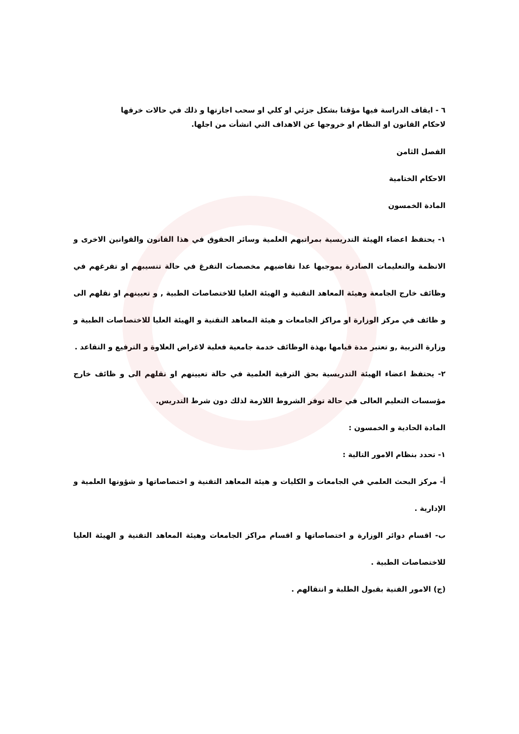٦ - ايقاف الدراسة فيها مؤقتا بشكل جزئي او كلي او سحب اجازتها و ذلك في حالات خرقها
لاحكام القانون او النظام او خروجها عن الاهداف التي انشأت من اجلها.
الفصل الثامن
الاحكام الختامية
المادة الخمسون
١- يحتفظ اعضاء الهيئة التدريسية بمراتبهم العلمية وسائر الحقوق في هذا القانون والقوانين الاخرى و الانظمة والتعليمات الصادرة بموجبها عدا تقاضيهم مخصصات التفرغ في حالة تنسيبهم او تفرغهم في وظائف خارج الجامعة وهيئة المعاهد التقنية و الهيئة العليا للاختصاصات الطبية , و تعيينهم او نقلهم الى و ظائف في مركز الوزارة او مراكز الجامعات و هيئة المعاهد التقنية و الهيئة العليا للاختصاصات الطبية و وزارة التربية ,و تعتبر مدة قيامها بهذة الوظائف خدمة جامعية فعلية لاغراض العلاوة و الترفيع و التقاعد .
٢- يحتفظ اعضاء الهيئة التدريسية بحق الترقية العلمية في حالة تعيينهم او نقلهم الى و ظائف خارج مؤسسات التعليم العالى في حالة توفر الشروط اللازمة لذلك دون شرط التدريس.
المادة الحادية و الخمسون :
١- تحدد بنظام الامور التالية :
أ- مركز البحث العلمي في الجامعات و الكليات و هيئة المعاهد التقنية و اختصاصاتها و شؤونها العلمية و الإدارية .
ب- اقسام دوائر الوزارة و اختصاصاتها و اقسام مراكز الجامعات وهيئة المعاهد التقنية و الهيئة العليا للاختصاصات الطبية .
(ج) الامور الفنية بقبول الطلبة و انتقالهم .